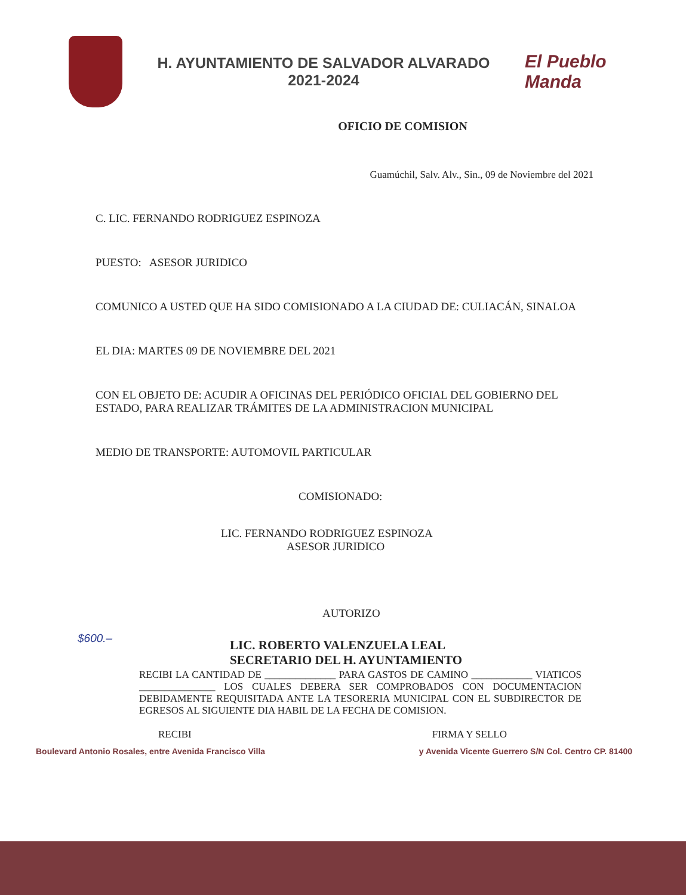H. AYUNTAMIENTO DE SALVADOR ALVARADO
2021-2024
El Pueblo Manda
OFICIO DE COMISION
Guamúchil, Salv. Alv., Sin., 09 de Noviembre del 2021
C. LIC. FERNANDO RODRIGUEZ ESPINOZA
PUESTO: ASESOR JURIDICO
COMUNICO A USTED QUE HA SIDO COMISIONADO A LA CIUDAD DE: CULIACÁN, SINALOA
EL DIA: MARTES 09 DE NOVIEMBRE DEL 2021
CON EL OBJETO DE: ACUDIR A OFICINAS DEL PERIÓDICO OFICIAL DEL GOBIERNO DEL ESTADO, PARA REALIZAR TRÁMITES DE LA ADMINISTRACION MUNICIPAL
MEDIO DE TRANSPORTE: AUTOMOVIL PARTICULAR
COMISIONADO:
LIC. FERNANDO RODRIGUEZ ESPINOZA
ASESOR JURIDICO
AUTORIZO
LIC. ROBERTO VALENZUELA LEAL
SECRETARIO DEL H. AYUNTAMIENTO
$600.–
RECIBI LA CANTIDAD DE ______________ PARA GASTOS DE CAMINO ____________ VIATICOS _______________ LOS CUALES DEBERA SER COMPROBADOS CON DOCUMENTACION DEBIDAMENTE REQUISITADA ANTE LA TESORERIA MUNICIPAL CON EL SUBDIRECTOR DE EGRESOS AL SIGUIENTE DIA HABIL DE LA FECHA DE COMISION.
RECIBI FIRMA Y SELLO
Boulevard Antonio Rosales, entre Avenida Francisco Villa y Avenida Vicente Guerrero S/N Col. Centro CP. 81400